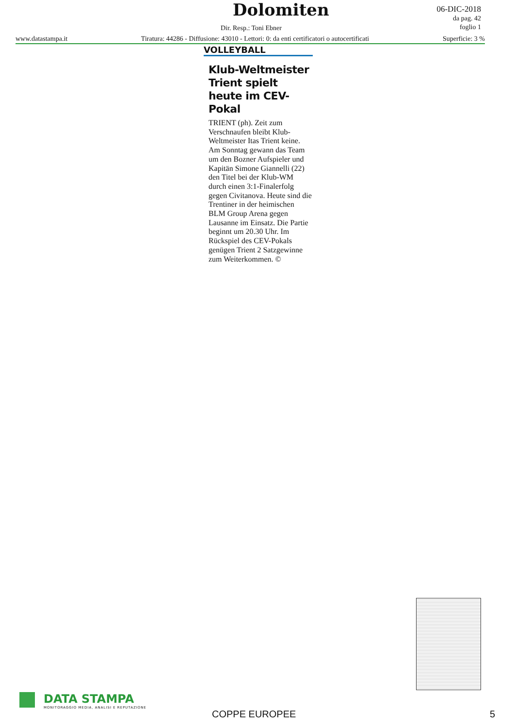Dolomiten
Dir. Resp.: Toni Ebner
06-DIC-2018
da pag. 42
foglio 1
www.datastampa.it Tiratura: 44286 - Diffusione: 43010 - Lettori: 0: da enti certificatori o autocertificati Superficie: 3 %
VOLLEYBALL
Klub-Weltmeister Trient spielt heute im CEV-Pokal
TRIENT (ph). Zeit zum Verschnaufen bleibt Klub-Weltmeister Itas Trient keine. Am Sonntag gewann das Team um den Bozner Aufspieler und Kapitän Simone Giannelli (22) den Titel bei der Klub-WM durch einen 3:1-Finalerfolg gegen Civitanova. Heute sind die Trentiner in der heimischen BLM Group Arena gegen Lausanne im Einsatz. Die Partie beginnt um 20.30 Uhr. Im Rückspiel des CEV-Pokals genügen Trient 2 Satzgewinne zum Weiterkommen. ©
DATA STAMPA
MONITORAGGIO MEDIA, ANALISI E REPUTAZIONE
COPPE EUROPEE 5